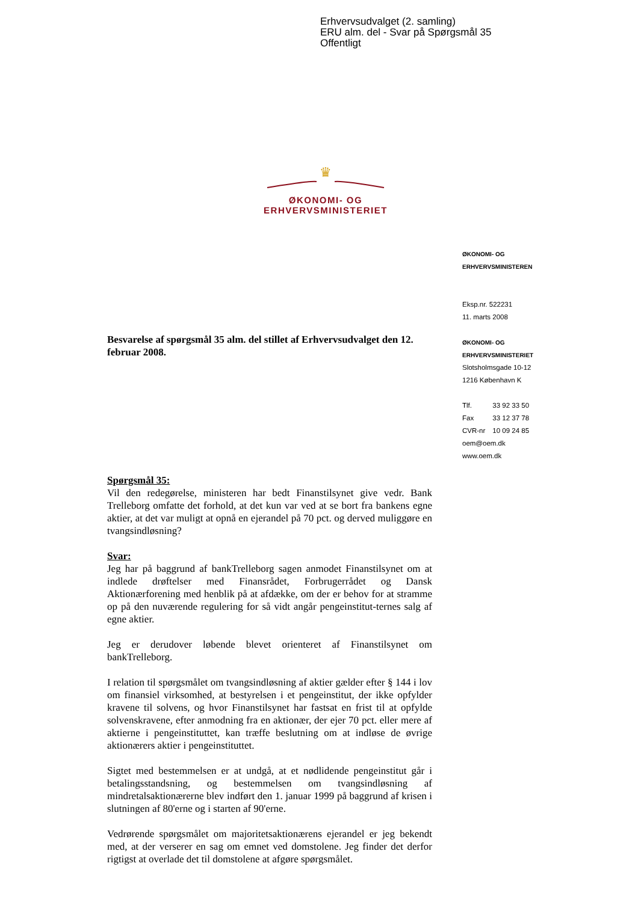Erhvervsudvalget (2. samling)
ERU alm. del - Svar på Spørgsmål 35
Offentligt
♛
ØKONOMI- OG ERHVERVSMINISTERIET
ØKONOMI- OG
ERHVERVSMINISTEREN
Eksp.nr. 522231
11. marts 2008
ØKONOMI- OG
ERHVERVSMINISTERIET
Slotsholmsgade 10-12
1216 København K
| Tlf. | 33 92 33 50 |
| Fax | 33 12 37 78 |
| CVR-nr | 10 09 24 85 |
oem@oem.dk
www.oem.dk
Besvarelse af spørgsmål 35 alm. del stillet af Erhvervsudvalget den 12. februar 2008.
Spørgsmål 35:
Vil den redegørelse, ministeren har bedt Finanstilsynet give vedr. Bank Trelleborg omfatte det forhold, at det kun var ved at se bort fra bankens egne aktier, at det var muligt at opnå en ejerandel på 70 pct. og derved muliggøre en tvangsindløsning?
Svar:
Jeg har på baggrund af bankTrelleborg sagen anmodet Finanstilsynet om at indlede drøftelser med Finansrådet, Forbrugerrådet og Dansk Aktionærforening med henblik på at afdække, om der er behov for at stramme op på den nuværende regulering for så vidt angår pengeinstitut-ternes salg af egne aktier.
Jeg er derudover løbende blevet orienteret af Finanstilsynet om bankTrelleborg.
I relation til spørgsmålet om tvangsindløsning af aktier gælder efter § 144 i lov om finansiel virksomhed, at bestyrelsen i et pengeinstitut, der ikke opfylder kravene til solvens, og hvor Finanstilsynet har fastsat en frist til at opfylde solvenskravene, efter anmodning fra en aktionær, der ejer 70 pct. eller mere af aktierne i pengeinstituttet, kan træffe beslutning om at indløse de øvrige aktionærers aktier i pengeinstituttet.
Sigtet med bestemmelsen er at undgå, at et nødlidende pengeinstitut går i betalingsstandsning, og bestemmelsen om tvangsindløsning af mindretalsaktionærerne blev indført den 1. januar 1999 på baggrund af krisen i slutningen af 80'erne og i starten af 90'erne.
Vedrørende spørgsmålet om majoritetsaktionærens ejerandel er jeg bekendt med, at der verserer en sag om emnet ved domstolene. Jeg finder det derfor rigtigst at overlade det til domstolene at afgøre spørgsmålet.